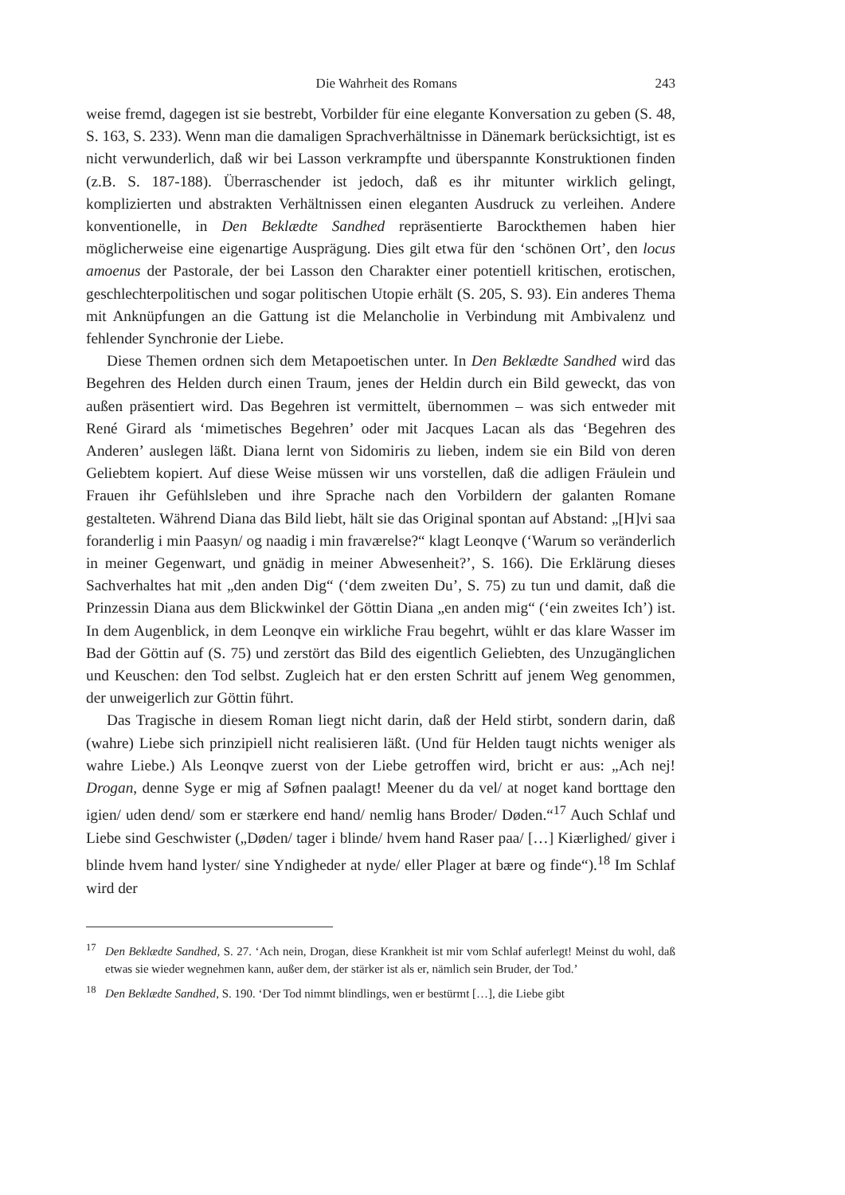Die Wahrheit des Romans 243
weise fremd, dagegen ist sie bestrebt, Vorbilder für eine elegante Konversation zu geben (S. 48, S. 163, S. 233). Wenn man die damaligen Sprachverhältnisse in Dänemark berücksichtigt, ist es nicht verwunderlich, daß wir bei Lasson verkrampfte und überspannte Konstruktionen finden (z.B. S. 187-188). Überraschender ist jedoch, daß es ihr mitunter wirklich gelingt, komplizierten und abstrakten Verhältnissen einen eleganten Ausdruck zu verleihen. Andere konventionelle, in Den Beklædte Sandhed repräsentierte Barockthemen haben hier möglicherweise eine eigenartige Ausprägung. Dies gilt etwa für den ‘schönen Ort’, den locus amoenus der Pastorale, der bei Lasson den Charakter einer potentiell kritischen, erotischen, geschlechterpolitischen und sogar politischen Utopie erhält (S. 205, S. 93). Ein anderes Thema mit Anknüpfungen an die Gattung ist die Melancholie in Verbindung mit Ambivalenz und fehlender Synchronie der Liebe.
Diese Themen ordnen sich dem Metapoetischen unter. In Den Beklædte Sandhed wird das Begehren des Helden durch einen Traum, jenes der Heldin durch ein Bild geweckt, das von außen präsentiert wird. Das Begehren ist vermittelt, übernommen – was sich entweder mit René Girard als ‘mimetisches Begehren’ oder mit Jacques Lacan als das ‘Begehren des Anderen’ auslegen läßt. Diana lernt von Sidomiris zu lieben, indem sie ein Bild von deren Geliebtem kopiert. Auf diese Weise müssen wir uns vorstellen, daß die adligen Fräulein und Frauen ihr Gefühlsleben und ihre Sprache nach den Vorbildern der galanten Romane gestalteten. Während Diana das Bild liebt, hält sie das Original spontan auf Abstand: „[H]vi saa foranderlig i min Paasyn/ og naadig i min fraværelse?“ klagt Leonqve (‘Warum so veränderlich in meiner Gegenwart, und gnädig in meiner Abwesenheit?’, S. 166). Die Erklärung dieses Sachverhaltes hat mit „den anden Dig“ (‘dem zweiten Du’, S. 75) zu tun und damit, daß die Prinzessin Diana aus dem Blickwinkel der Göttin Diana „en anden mig“ (‘ein zweites Ich’) ist. In dem Augenblick, in dem Leonqve ein wirkliche Frau begehrt, wühlt er das klare Wasser im Bad der Göttin auf (S. 75) und zerstört das Bild des eigentlich Geliebten, des Unzugänglichen und Keuschen: den Tod selbst. Zugleich hat er den ersten Schritt auf jenem Weg genommen, der unweigerlich zur Göttin führt.
Das Tragische in diesem Roman liegt nicht darin, daß der Held stirbt, sondern darin, daß (wahre) Liebe sich prinzipiell nicht realisieren läßt. (Und für Helden taugt nichts weniger als wahre Liebe.) Als Leonqve zuerst von der Liebe getroffen wird, bricht er aus: „Ach nej! Drogan, denne Syge er mig af Søfnen paalagt! Meener du da vel/ at noget kand borttage den igien/ uden dend/ som er stærkere end hand/ nemlig hans Broder/ Døden.“<sup>17</sup> Auch Schlaf und Liebe sind Geschwister („Døden/ tager i blinde/ hvem hand Raser paa/ […] Kiærlighed/ giver i blinde hvem hand lyster/ sine Yndigheder at nyde/ eller Plager at bære og finde“).<sup>18</sup> Im Schlaf wird der
<sup>17</sup> Den Beklædte Sandhed, S. 27. ‘Ach nein, Drogan, diese Krankheit ist mir vom Schlaf auferlegt! Meinst du wohl, daß etwas sie wieder wegnehmen kann, außer dem, der stärker ist als er, nämlich sein Bruder, der Tod.’
<sup>18</sup> Den Beklædte Sandhed, S. 190. ‘Der Tod nimmt blindlings, wen er bestürmt […], die Liebe gibt